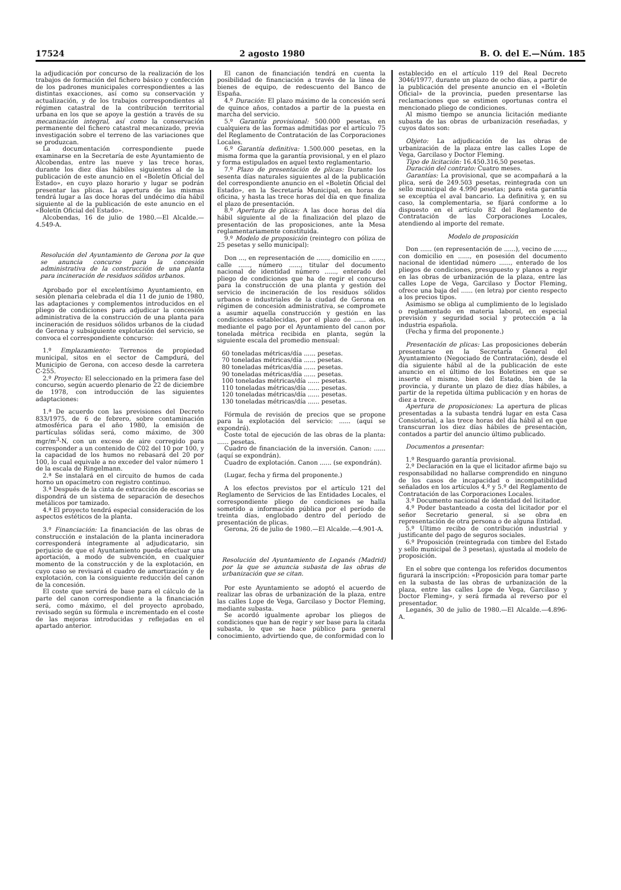17524 2 agosto 1980 B. O. del E.—Núm. 185
la adjudicación por concurso de la realización de los trabajos de formación del fichero básico y confección de los padrones municipales correspondientes a las distintas exacciones, así como su conservación y actualización, y de los trabajos correspondientes al régimen catastral de la contribución territorial urbana en los que se apoye la gestión a través de su mecanización integral, así como la conservación permanente del fichero catastral mecanizado, previa investigación sobre el terreno de las variaciones que se produzcan.
La documentación correspondiente puede examinarse en la Secretaría de este Ayuntamiento de Alcobendas, entre las nueve y las trece horas, durante los diez días hábiles siguientes al de la publicación de este anuncio en el «Boletín Oficial del Estado», en cuyo plazo horario y lugar se podrán presentar las plicas. La apertura de las mismas tendrá lugar a las doce horas del undécimo día hábil siguiente al de la publicación de este anuncio en el «Boletín Oficial del Estado».
Alcobendas, 16 de julio de 1980.—El Alcalde.—4.549-A.
Resolución del Ayuntamiento de Gerona por la que se anuncia concurso para la concesión administrativa de la construcción de una planta para incineración de residuos sólidos urbanos.
Aprobado por el excelentísimo Ayuntamiento, en sesión plenaria celebrada el día 11 de junio de 1980, las adaptaciones y complementos introducidos en el pliego de condiciones para adjudicar la concesión administrativa de la construcción de una planta para incineración de residuos sólidos urbanos de la ciudad de Gerona y subsiguiente explotación del servicio, se convoca el correspondiente concurso:
1.º Emplazamiento: Terrenos de propiedad municipal, sitos en el sector de Campdurá, del Municipio de Gerona, con acceso desde la carretera C-255.
2.º Proyecto: El seleccionado en la primera fase del concurso, según acuerdo plenario de 22 de diciembre de 1978, con introducción de las siguientes adaptaciones:
1.ª De acuerdo con las previsiones del Decreto 833/1975, de 6 de febrero, sobre contaminación atmosférica para el año 1980, la emisión de partículas sólidas será, como máximo, de 300 mgr/m<sup>3</sup>-N, con un exceso de aire corregido para corresponder a un contenido de C02 del 10 por 100, y la capacidad de los humos no rebasará del 20 por 100, lo cual equivale a no exceder del valor número 1 de la escala de Ringelmann.
2.ª Se instalará en el circuito de humos de cada horno un opacímetro con registro continuo.
3.ª Después de la cinta de extracción de escorias se dispondrá de un sistema de separación de desechos metálicos por tamizado.
4.ª El proyecto tendrá especial consideración de los aspectos estéticos de la planta.
3.º Financiación: La financiación de las obras de construcción e instalación de la planta incineradora corresponderá íntegramente al adjudicatario, sin perjuicio de que el Ayuntamiento pueda efectuar una aportación, a modo de subvención, en cualquier momento de la construcción y de la explotación, en cuyo caso se revisará el cuadro de amortización y de explotación, con la consiguiente reducción del canon de la concesión.
El coste que servirá de base para el cálculo de la parte del canon correspondiente a la financiación será, como máximo, el del proyecto aprobado, revisado según su fórmula e incrementado en el coste de las mejoras introducidas y reflejadas en el apartado anterior.
El canon de financiación tendrá en cuenta la posibilidad de financiación a través de la línea de bienes de equipo, de redescuento del Banco de España.
4.º Duración: El plazo máximo de la concesión será de quince años, contados a partir de la puesta en marcha del servicio.
5.º Garantía provisional: 500.000 pesetas, en cualquiera de las formas admitidas por el artículo 75 del Reglamento de Contratación de las Corporaciones Locales.
6.º Garantía definitiva: 1.500.000 pesetas, en la misma forma que la garantía provisional, y en el plazo y forma estipulados en aquel texto reglamentario.
7.º Plazo de presentación de plicas: Durante los sesenta días naturales siguientes al de la publicación del correspondiente anuncio en el «Boletín Oficial del Estado», en la Secretaría Municipal, en horas de oficina, y hasta las trece horas del día en que finaliza el plazo de presentación.
8.º Apertura de plicas: A las doce horas del día hábil siguiente al de la finalización del plazo de presentación de las proposiciones, ante la Mesa reglamentariamente constituida.
9.º Modelo de proposición (reintegro con póliza de 25 pesetas y sello municipal):
Don ..., en representación de ......, domicilio en ......, calle ......, número ......, titular del documento nacional de identidad número ......, enterado del pliego de condiciones que ha de regir el concurso para la construcción de una planta y gestión del servicio de incineración de los residuos sólidos urbanos e industriales de la ciudad de Gerona en régimen de concesión administrativa, se compromete a asumir aquella construcción y gestión en las condiciones establecidas, por el plazo de ...... años, mediante el pago por el Ayuntamiento del canon por tonelada métrica recibida en planta, según la siguiente escala del promedio mensual:
60 toneladas métricas/día ...... pesetas.
70 toneladas métricas/día ...... pesetas.
80 toneladas métricas/día ...... pesetas.
90 toneladas métricas/día ...... pesetas.
100 toneladas métricas/día ...... pesetas.
110 toneladas métricas/día ...... pesetas.
120 toneladas métricas/día ...... pesetas.
130 toneladas métricas/día ...... pesetas.
Fórmula de revisión de precios que se propone para la explotación del servicio: ...... (aquí se expondrá).
Coste total de ejecución de las obras de la planta: ...... pesetas.
Cuadro de financiación de la inversión. Canon: ...... (aquí se expondrán).
Cuadro de explotación. Canon ...... (se expondrán).
(Lugar, fecha y firma del proponente.)
A los efectos previstos por el artículo 121 del Reglamento de Servicios de las Entidades Locales, el correspondiente pliego de condiciones se halla sometido a información pública por el período de treinta días, englobado dentro del período de presentación de plicas.
Gerona, 26 de julio de 1980.—El Alcalde.—4.901-A.
Resolución del Ayuntamiento de Leganés (Madrid) por la que se anuncia subasta de las obras de urbanización que se citan.
Por este Ayuntamiento se adoptó el acuerdo de realizar las obras de urbanización de la plaza, entre las calles Lope de Vega, Garcilaso y Doctor Fleming, mediante subasta.
Se acordó igualmente aprobar los pliegos de condiciones que han de regir y ser base para la citada subasta, lo que se hace público para general conocimiento, advirtiendo que, de conformidad con lo
establecido en el artículo 119 del Real Decreto 3046/1977, durante un plazo de ocho días, a partir de la publicación del presente anuncio en el «Boletín Oficial» de la provincia, pueden presentarse las reclamaciones que se estimen oportunas contra el mencionado pliego de condiciones.
Al mismo tiempo se anuncia licitación mediante subasta de las obras de urbanización reseñadas, y cuyos datos son:
Objeto: La adjudicación de las obras de urbanización de la plaza entre las calles Lope de Vega, Garcilaso y Doctor Fleming.
Tipo de licitación: 16.450.316,50 pesetas.
Duración del contrato: Cuatro meses.
Garantías: La provisional, que se acompañará a la plica, será de 249.503 pesetas, reintegrada con un sello municipal de 4.990 pesetas; para esta garantía se exceptúa el aval bancario. La definitiva y, en su caso, la complementaria, se fijará conforme a lo dispuesto en el artículo 82 del Reglamento de Contratación de las Corporaciones Locales, atendiendo al importe del remate.
Modelo de proposición
Don ...... (en representación de ......), vecino de ......, con domicilio en ......, en posesión del documento nacional de identidad número ......, enterado de los pliegos de condiciones, presupuesto y planos a regir en las obras de urbanización de la plaza, entre las calles Lope de Vega, Garcilaso y Doctor Fleming, ofrece una baja del ...... (en letra) por ciento respecto a los precios tipos.
Asimismo se obliga al cumplimiento de lo legislado o reglamentado en materia laboral, en especial previsión y seguridad social y protección a la industria española.
(Fecha y firma del proponente.)
Presentación de plicas: Las proposiciones deberán presentarse en la Secretaría General del Ayuntamiento (Negociado de Contratación), desde el día siguiente hábil al de la publicación de este anuncio en el último de los Boletines en que se inserte el mismo, bien del Estado, bien de la provincia, y durante un plazo de diez días hábiles, a partir de la repetida última publicación y en horas de diez a trece.
Apertura de proposiciones: La apertura de plicas presentadas a la subasta tendrá lugar en esta Casa Consistorial, a las trece horas del día hábil al en que transcurran los diez días hábiles de presentación, contados a partir del anuncio último publicado.
Documentos a presentar:
1.º Resguardo garantía provisional.
2.º Declaración en la que el licitador afirme bajo su responsabilidad no hallarse comprendido en ninguno de los casos de incapacidad o incompatibilidad señalados en los artículos 4.º y 5.º del Reglamento de Contratación de las Corporaciones Locales.
3.º Documento nacional de identidad del licitador.
4.º Poder bastanteado a costa del licitador por el señor Secretario general, si se obra en representación de otra persona o de alguna Entidad.
5.º Ultimo recibo de contribución industrial y justificante del pago de seguros sociales.
6.º Proposición (reintegrada con timbre del Estado y sello municipal de 3 pesetas), ajustada al modelo de proposición.
En el sobre que contenga los referidos documentos figurará la inscripción: «Proposición para tomar parte en la subasta de las obras de urbanización de la plaza, entre las calles Lope de Vega, Garcilaso y Doctor Fleming», y será firmada al reverso por el presentador.
Leganés, 30 de julio de 1980.—El Alcalde.—4.896-A.